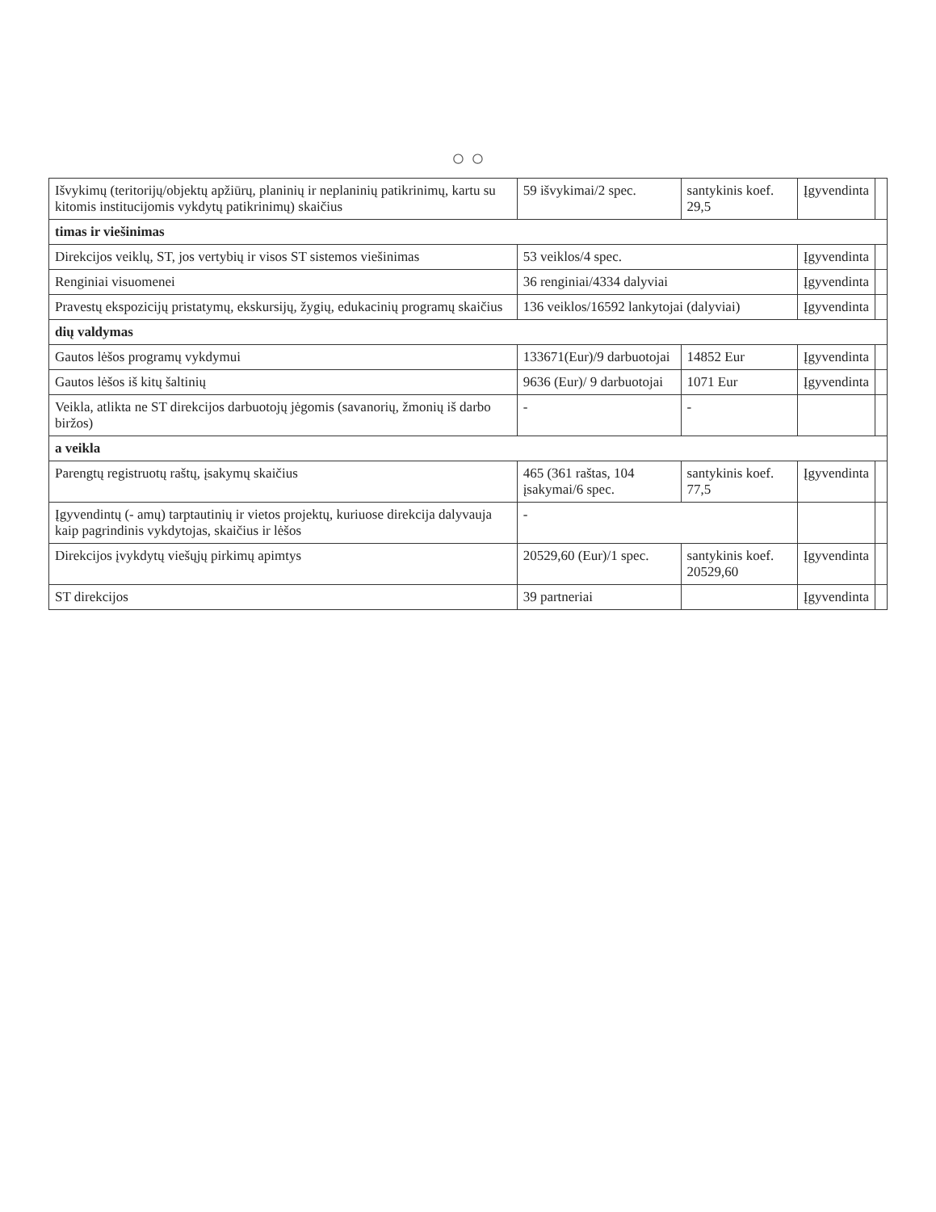○ ○
| Išvykimų (teritorijų/objektų apžiūrų, planinių ir neplaninių patikrinimų, kartu su kitomis institucijomis vykdytų patikrinimų) skaičius | 59 išvykimai/2 spec. | santykinis koef. 29,5 | Įgyvendinta | |
| timas ir viešinimas | | | | |
| Direkcijos veiklų, ST, jos vertybių ir visos ST sistemos viešinimas | 53 veiklos/4 spec. | | Įgyvendinta | |
| Renginiai visuomenei | 36 renginiai/4334 dalyviai | | Įgyvendinta | |
| Pravestų ekspozicijų pristatymų, ekskursijų, žygių, edukacinių programų skaičius | 136 veiklos/16592 lankytojai (dalyviai) | | Įgyvendinta | |
| dių valdymas | | | | |
| Gautos lėšos programų vykdymui | 133671(Eur)/9 darbuotojai | 14852 Eur | Įgyvendinta | |
| Gautos lėšos iš kitų šaltinių | 9636 (Eur)/ 9 darbuotojai | 1071 Eur | Įgyvendinta | |
| Veikla, atlikta ne ST direkcijos darbuotojų jėgomis (savanorių, žmonių iš darbo biržos) | - | - | | |
| a veikla | | | | |
| Parengtų registruotų raštų, įsakymų skaičius | 465 (361 raštas, 104 įsakymai/6 spec. | santykinis koef. 77,5 | Įgyvendinta | |
| Įgyvendintų (- amų) tarptautinių ir vietos projektų, kuriuose direkcija dalyvauja kaip pagrindinis vykdytojas, skaičius ir lėšos | - | | | |
| Direkcijos įvykdytų viešųjų pirkimų apimtys | 20529,60 (Eur)/1 spec. | santykinis koef. 20529,60 | Įgyvendinta | |
| ST direkcijos | 39 partneriai | | Įgyvendinta | |